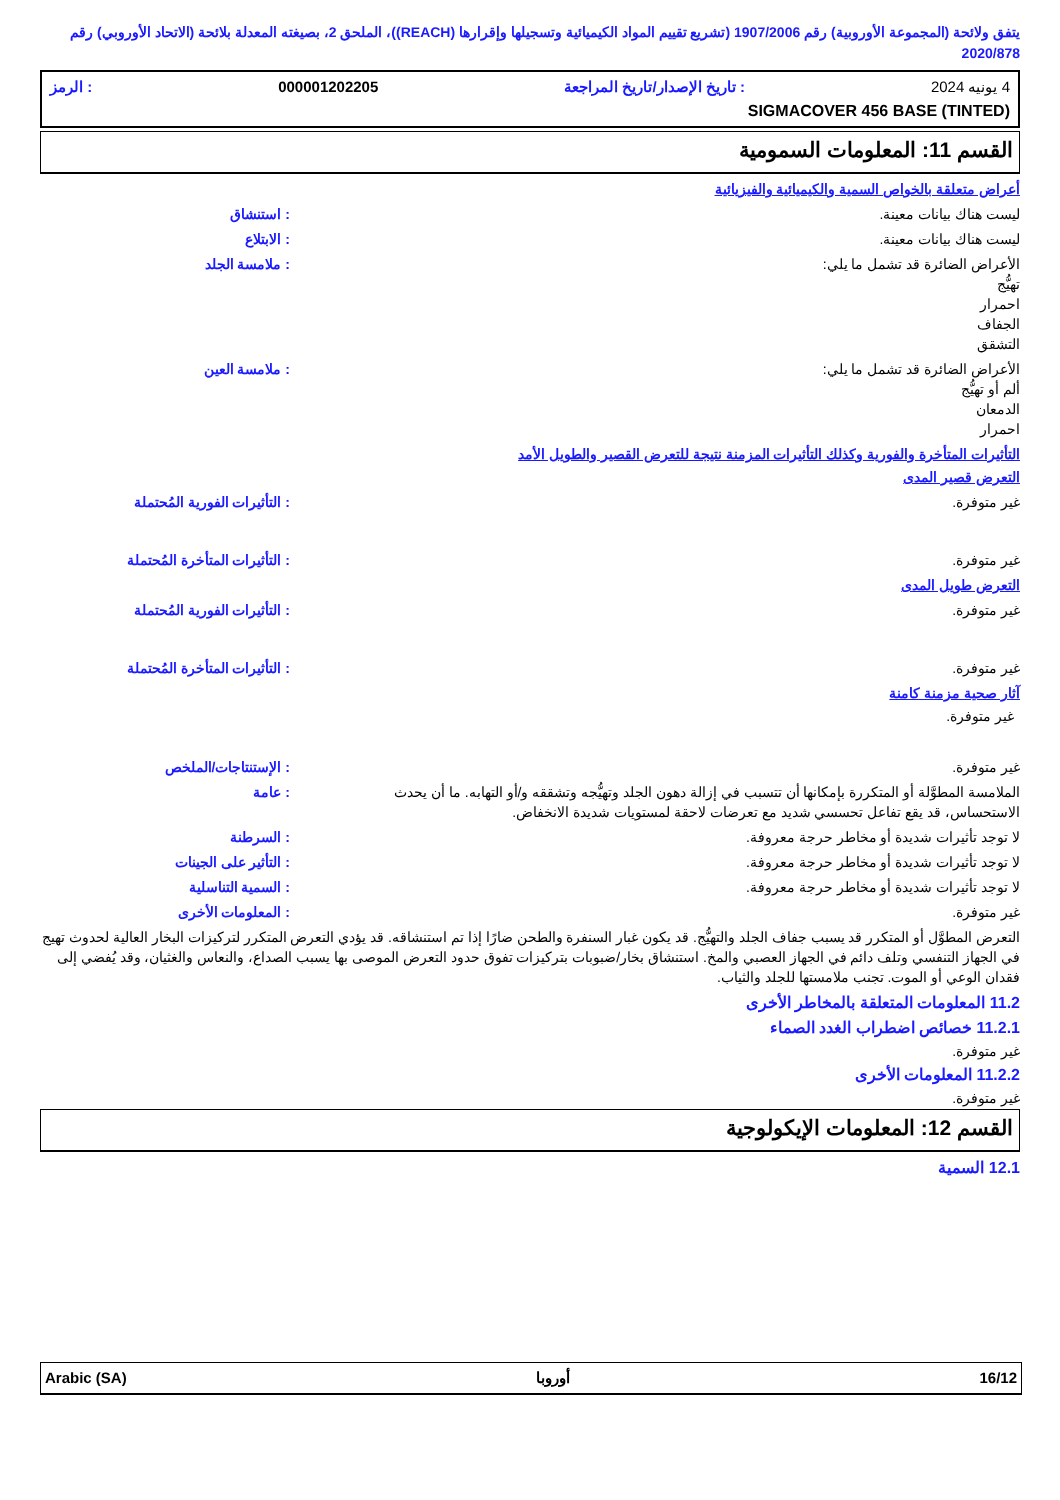يتفق ولائحة (المجموعة الأوروبية) رقم 1907/2006 (تشريع تقييم المواد الكيميائية وتسجيلها وإقرارها (REACH))، الملحق 2، بصيغته المعدلة بلائحة (الاتحاد الأوروبي) رقم 2020/878
4 يونيه 2024: تاريخ الإصدار/تاريخ المراجعة 000001202205: الرمز
SIGMACOVER 456 BASE (TINTED)
القسم 11: المعلومات السمومية
أعراض متعلقة بالخواص السمية والكيميائية والفيزيائية
ليست هناك بيانات معينة. : استنشاق
ليست هناك بيانات معينة. : الابتلاع
الأعراض الضائرة قد تشمل ما يلي:
تهيُّج
احمرار
الجفاف
التشقق
: ملامسة الجلد
الأعراض الضائرة قد تشمل ما يلي:
ألم أو تهيُّج
الدمعان
احمرار
: ملامسة العين
التأثيرات المتأخرة والفورية وكذلك التأثيرات المزمنة نتيجة للتعرض القصير والطويل الأمد
التعرض قصير المدى
غير متوفرة. : التأثيرات الفورية المُحتملة
غير متوفرة. : التأثيرات المتأخرة المُحتملة
التعرض طويل المدى
غير متوفرة. : التأثيرات الفورية المُحتملة
غير متوفرة. : التأثيرات المتأخرة المُحتملة
آثار صحية مزمنة كامنة
غير متوفرة.
غير متوفرة. : الإستنتاجات/الملخص
الملامسة المطوَّلة أو المتكررة بإمكانها أن تتسبب في إزالة دهون الجلد وتهيُّجه وتشققه و/أو التهابه. ما أن يحدث الاستحساس، قد يقع تفاعل تحسسي شديد مع تعرضات لاحقة لمستويات شديدة الانخفاض.
: عامة
لا توجد تأثيرات شديدة أو مخاطر حرجة معروفة. : السرطنة
لا توجد تأثيرات شديدة أو مخاطر حرجة معروفة. : التأثير على الجينات
لا توجد تأثيرات شديدة أو مخاطر حرجة معروفة. : السمية التناسلية
غير متوفرة. : المعلومات الأخرى
التعرض المطوَّل أو المتكرر قد يسبب جفاف الجلد والتهيُّج. قد يكون غبار السنفرة والطحن ضارًا إذا تم استنشاقه. قد يؤدي التعرض المتكرر لتركيزات البخار العالية لحدوث تهيج في الجهاز التنفسي وتلف دائم في الجهاز العصبي والمخ. استنشاق بخار/ضبوبات بتركيزات تفوق حدود التعرض الموصى بها يسبب الصداع، والنعاس والغثيان، وقد يُفضي إلى فقدان الوعي أو الموت. تجنب ملامستها للجلد والثياب.
11.2 المعلومات المتعلقة بالمخاطر الأخرى
11.2.1 خصائص اضطراب الغدد الصماء
غير متوفرة.
11.2.2 المعلومات الأخرى
غير متوفرة.
القسم 12: المعلومات الإيكولوجية
12.1 السمية
16/12 أوروبا Arabic (SA)